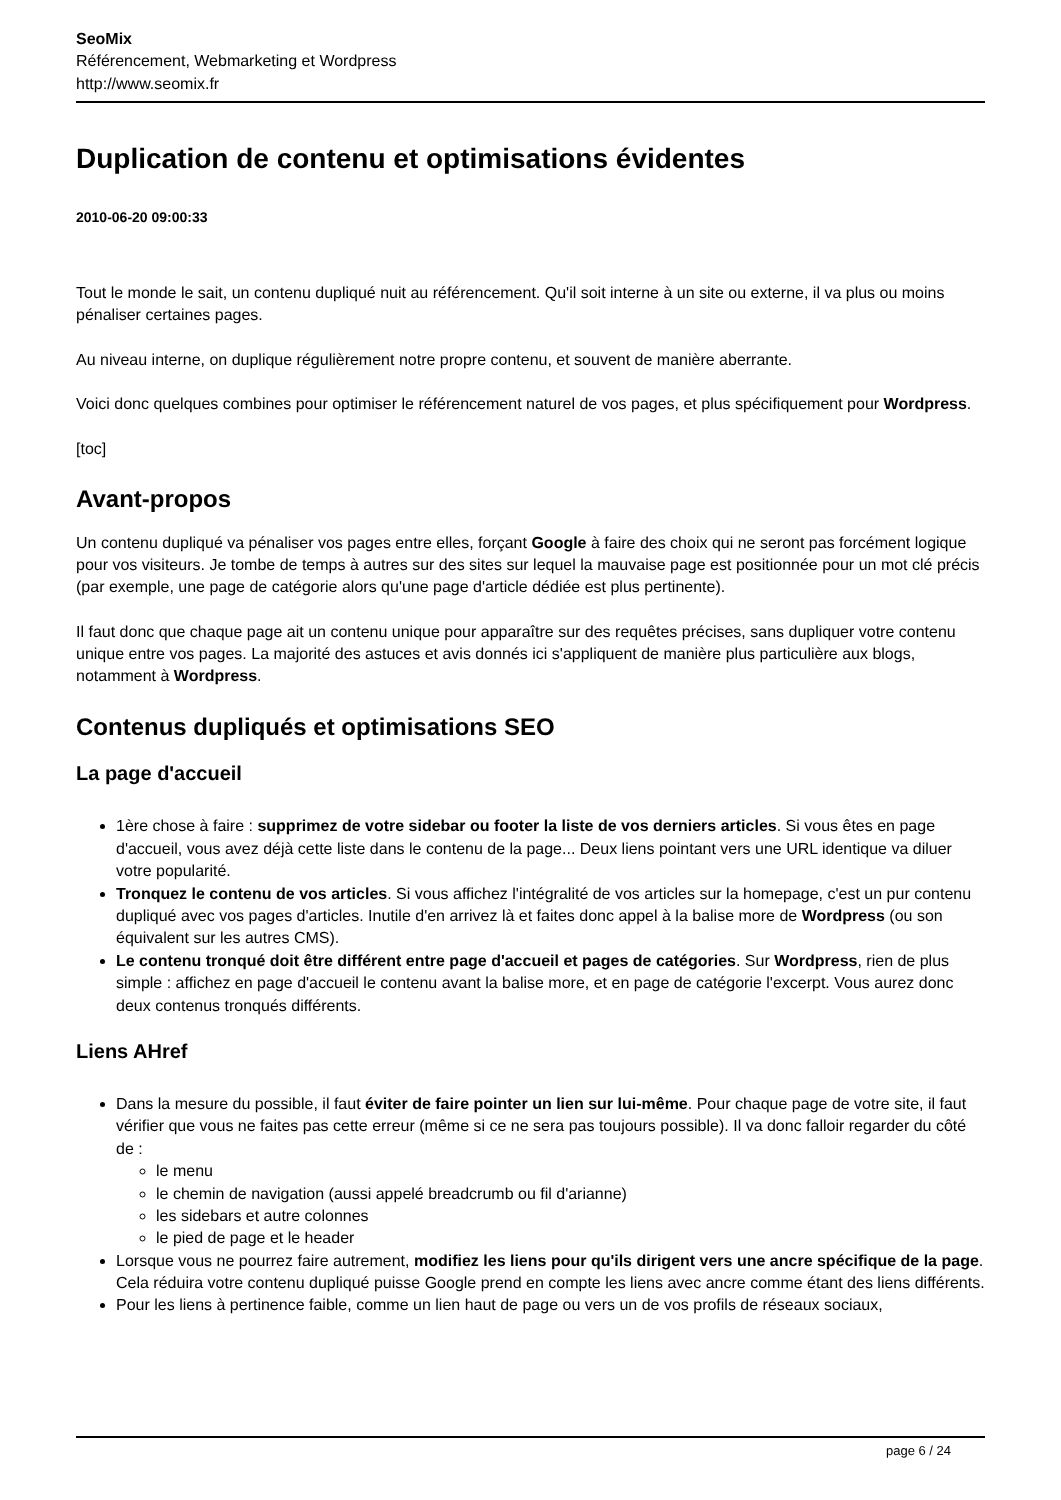SeoMix
Référencement, Webmarketing et Wordpress
http://www.seomix.fr
Duplication de contenu et optimisations évidentes
2010-06-20 09:00:33
Tout le monde le sait, un contenu dupliqué nuit au référencement. Qu'il soit interne à un site ou externe, il va plus ou moins pénaliser certaines pages.
Au niveau interne, on duplique régulièrement notre propre contenu, et souvent de manière aberrante.
Voici donc quelques combines pour optimiser le référencement naturel de vos pages, et plus spécifiquement pour Wordpress.
[toc]
Avant-propos
Un contenu dupliqué va pénaliser vos pages entre elles, forçant Google à faire des choix qui ne seront pas forcément logique pour vos visiteurs. Je tombe de temps à autres sur des sites sur lequel la mauvaise page est positionnée pour un mot clé précis (par exemple, une page de catégorie alors qu'une page d'article dédiée est plus pertinente).
Il faut donc que chaque page ait un contenu unique pour apparaître sur des requêtes précises, sans dupliquer votre contenu unique entre vos pages. La majorité des astuces et avis donnés ici s'appliquent de manière plus particulière aux blogs, notamment à Wordpress.
Contenus dupliqués et optimisations SEO
La page d'accueil
1ère chose à faire : supprimez de votre sidebar ou footer la liste de vos derniers articles. Si vous êtes en page d'accueil, vous avez déjà cette liste dans le contenu de la page... Deux liens pointant vers une URL identique va diluer votre popularité.
Tronquez le contenu de vos articles. Si vous affichez l'intégralité de vos articles sur la homepage, c'est un pur contenu dupliqué avec vos pages d'articles. Inutile d'en arrivez là et faites donc appel à la balise more de Wordpress (ou son équivalent sur les autres CMS).
Le contenu tronqué doit être différent entre page d'accueil et pages de catégories. Sur Wordpress, rien de plus simple : affichez en page d'accueil le contenu avant la balise more, et en page de catégorie l'excerpt. Vous aurez donc deux contenus tronqués différents.
Liens AHref
Dans la mesure du possible, il faut éviter de faire pointer un lien sur lui-même. Pour chaque page de votre site, il faut vérifier que vous ne faites pas cette erreur (même si ce ne sera pas toujours possible). Il va donc falloir regarder du côté de :
le menu
le chemin de navigation (aussi appelé breadcrumb ou fil d'arianne)
les sidebars et autre colonnes
le pied de page et le header
Lorsque vous ne pourrez faire autrement, modifiez les liens pour qu'ils dirigent vers une ancre spécifique de la page. Cela réduira votre contenu dupliqué puisse Google prend en compte les liens avec ancre comme étant des liens différents.
Pour les liens à pertinence faible, comme un lien haut de page ou vers un de vos profils de réseaux sociaux,
page 6 / 24